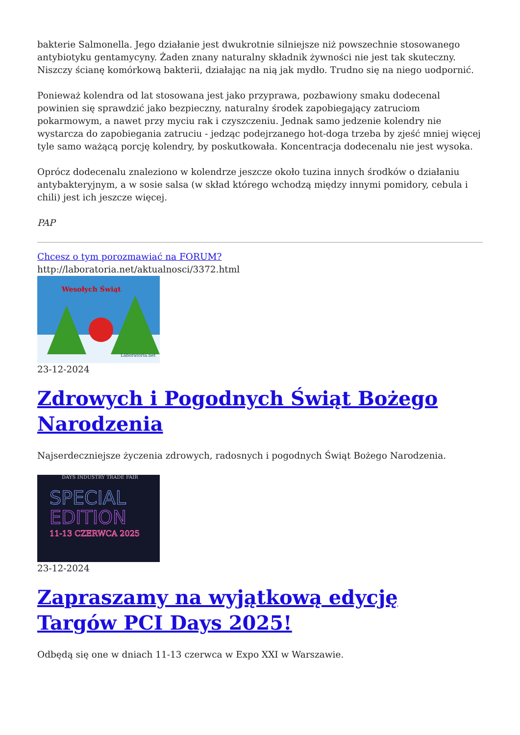bakterie Salmonella. Jego działanie jest dwukrotnie silniejsze niż powszechnie stosowanego antybiotyku gentamycyny. Żaden znany naturalny składnik żywności nie jest tak skuteczny. Niszczy ścianę komórkową bakterii, działając na nią jak mydło. Trudno się na niego uodpornić.
Ponieważ kolendra od lat stosowana jest jako przyprawa, pozbawiony smaku dodecenal powinien się sprawdzić jako bezpieczny, naturalny środek zapobiegający zatruciom pokarmowym, a nawet przy myciu rak i czyszczeniu. Jednak samo jedzenie kolendry nie wystarcza do zapobiegania zatruciu - jedząc podejrzanego hot-doga trzeba by zjeść mniej więcej tyle samo ważącą porcję kolendry, by poskutkowała. Koncentracja dodecenalu nie jest wysoka.
Oprócz dodecenalu znaleziono w kolendrze jeszcze około tuzina innych środków o działaniu antybakteryjnym, a w sosie salsa (w skład którego wchodzą między innymi pomidory, cebula i chili) jest ich jeszcze więcej.
PAP
Chcesz o tym porozmawiać na FORUM?
http://laboratoria.net/aktualnosci/3372.html
Wesołych Świąt
Laboratoria.net
23-12-2024
Zdrowych i Pogodnych Świąt Bożego Narodzenia
Najserdeczniejsze życzenia zdrowych, radosnych i pogodnych Świąt Bożego Narodzenia.
DAYS INDUSTRY TRADE FAIR
SPECIAL
EDITION
11-13 CZERWCA 2025
23-12-2024
Zapraszamy na wyjątkową edycję Targów PCI Days 2025!
Odbędą się one w dniach 11-13 czerwca w Expo XXI w Warszawie.